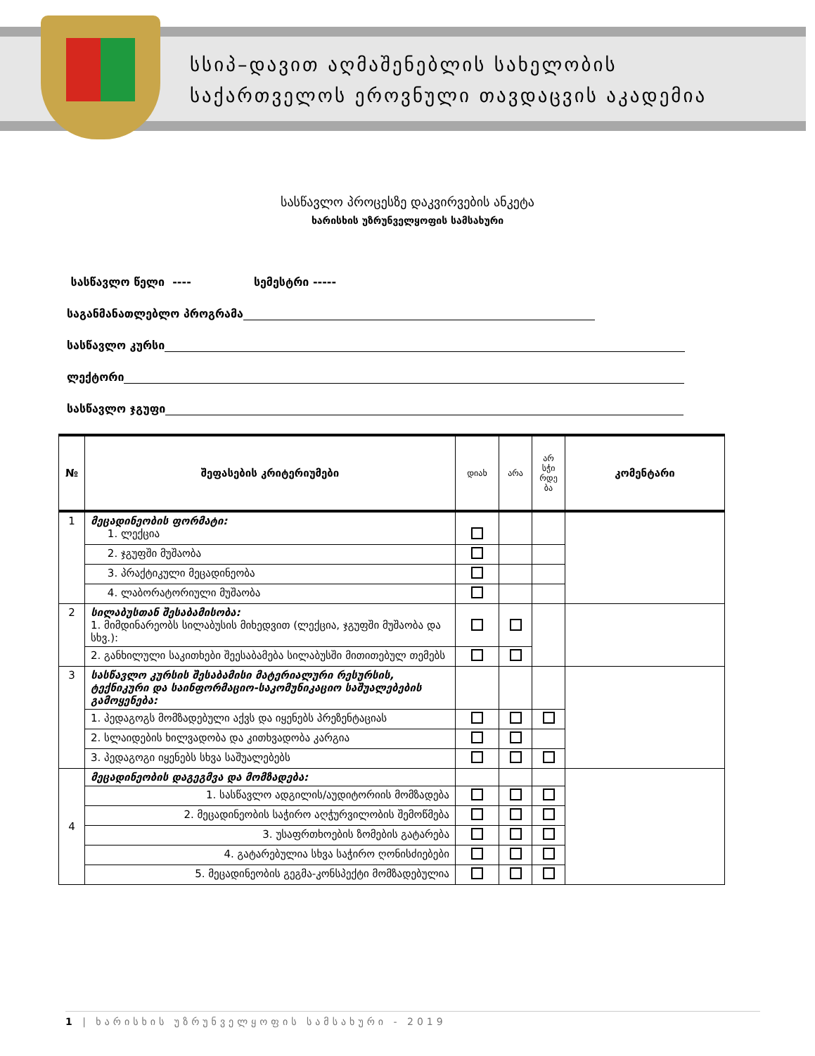სსიპ–დავით აღმაშენებლის სახელობის
საქართველოს ეროვნული თავდაცვის აკადემია
სასწავლო პროცესზე დაკვირვების ანკეტა
ხარისხის უზრუნველყოფის სამსახური
სასწავლო წელი ---- სემესტრი -----
საგანმანათლებლო პროგრამა
სასწავლო კურსი
ლექტორი
სასწავლო ჯგუფი
| № | შეფასების კრიტერიუმები | დიახ | არა | არ სჭი რდე ბა | კომენტარი |
| --- | --- | --- | --- | --- | --- |
| 1 | მეცადინეობის ფორმატი: 1. ლექცია | | | | |
| | 2. ჯგუფში მუშაობა | | | | |
| | 3. პრაქტიკული მეცადინეობა | | | | |
| | 4. ლაბორატორიული მუშაობა | | | | |
| 2 | სილაბუსთან შესაბამისობა: 1. მიმდინარეობს სილაბუსის მიხედვით (ლექცია, ჯგუფში მუშაობა და სხვ.): | | | | |
| | 2. განხილული საკითხები შეესაბამება სილაბუსში მითითებულ თემებს | | | | |
| 3 | სასწავლო კურსის შესაბამისი მატერიალური რესურსის, ტექნიკური და საინფორმაციო-საკომუნიკაციო საშუალებების გამოყენება: | | | | |
| | 1. პედაგოგს მომზადებული აქვს და იყენებს პრეზენტაციას | | | | |
| | 2. სლაიდების ხილვადობა და კითხვადობა კარგია | | | | |
| | 3. პედაგოგი იყენებს სხვა საშუალებებს | | | | |
| 4 | მეცადინეობის დაგეგმვა და მომზადება: | | | | |
| | 1. სასწავლო ადგილის/აუდიტორიის მომზადება | | | | |
| | 2. მეცადინეობის საჭირო აღჭურვილობის შემოწმება | | | | |
| | 3. უსაფრთხოების ზომების გატარება | | | | |
| | 4. გატარებულია სხვა საჭირო ღონისძიებები | | | | |
| | 5. მეცადინეობის გეგმა-კონსპექტი მომზადებულია | | | | |
1 | ხარისხის უზრუნველყოფის სამსახური - 2019